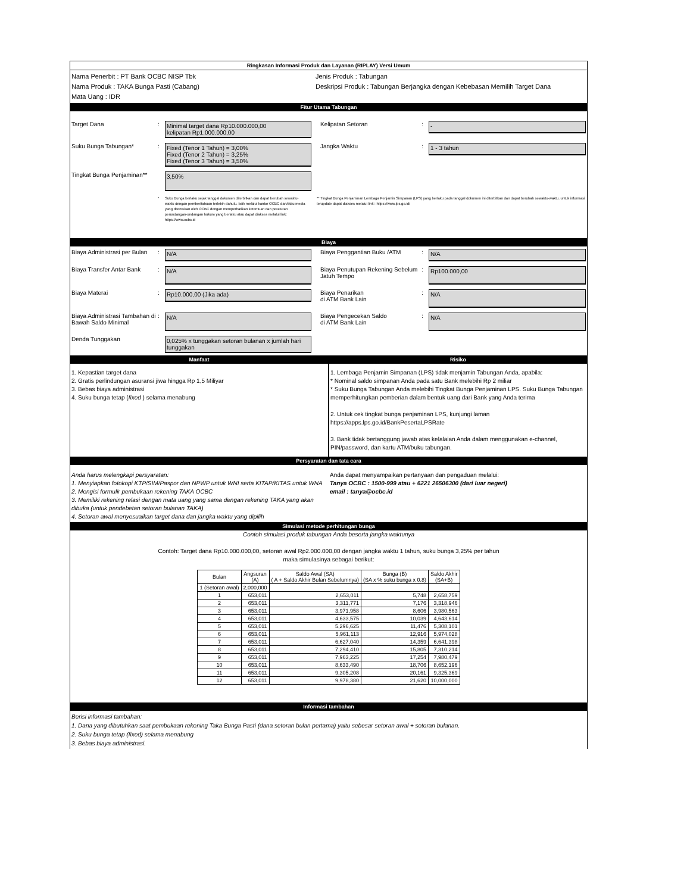Ringkasan Informasi Produk dan Layanan (RIPLAY) Versi Umum
Nama Penerbit : PT Bank OCBC NISP Tbk
Nama Produk : TAKA Bunga Pasti (Cabang)
Mata Uang : IDR
Jenis Produk : Tabungan
Deskripsi Produk : Tabungan Berjangka dengan Kebebasan Memilih Target Dana
Fitur Utama Tabungan
Target Dana : Minimal target dana Rp10.000.000,00
kelipatan Rp1.000.000,00
Kelipatan Setoran : -
Suku Bunga Tabungan* : Fixed (Tenor 1 Tahun) = 3,00%
Fixed (Tenor 2 Tahun) = 3,25%
Fixed (Tenor 3 Tahun) = 3,50%
Jangka Waktu : 1 - 3 tahun
Tingkat Bunga Penjaminan**
3,50%
* Suku Bunga berlaku sejak tanggal dokumen diterbitkan dan dapat berubah sewaktu-waktu dengan pemberitahuan terlebih dahulu. baik melalui kantor OCBC dan/atau media yang ditentukan oleh OCBC dengan memperhatikan ketentuan dan peraturan perundangan-undangan hukum yang berlaku atau dapat diakses melalui link: https://www.ocbc.id
** Tingkat Bunga Penjaminan Lembaga Penjamin Simpanan (LPS) yang berlaku pada tanggal dokumen ini diterbitkan dan dapat berubah sewaktu-waktu. untuk informasi terupdate dapat diakses melalui link : https://www.lps.go.id/
Biaya
Biaya Administrasi per Bulan
: N/A Biaya Penggantian Buku /ATM : N/A
Biaya Transfer Antar Bank
:
N/A
Biaya Penutupan Rekening Sebelum Jatuh Tempo
:
Rp100.000,00
Biaya Materai : Rp10.000,00 (Jika ada) Biaya Penarikan
di ATM Bank Lain
:
N/A
Biaya Administrasi Tambahan di Bawah Saldo Minimal
:
N/A
Biaya Pengecekan Saldo
di ATM Bank Lain
:
N/A
Denda Tunggakan 0,025% x tunggakan setoran bulanan x jumlah hari tunggakan
Manfaat
1. Kepastian target dana
2. Gratis perlindungan asuransi jiwa hingga Rp 1,5 Miliyar
3. Bebas biaya administrasi
4. Suku bunga tetap (fixed ) selama menabung
Risiko
1. Lembaga Penjamin Simpanan (LPS) tidak menjamin Tabungan Anda, apabila:
* Nominal saldo simpanan Anda pada satu Bank melebihi Rp 2 miliar
* Suku Bunga Tabungan Anda melebihi Tingkat Bunga Penjaminan LPS. Suku Bunga Tabungan memperhitungkan pemberian dalam bentuk uang dari Bank yang Anda terima
2. Untuk cek tingkat bunga penjaminan LPS, kunjungi laman https://apps.lps.go.id/BankPesertaLPSRate
3. Bank tidak bertanggung jawab atas kelalaian Anda dalam menggunakan e-channel, PIN/password, dan kartu ATM/buku tabungan.
Persyaratan dan tata cara
Anda harus melengkapi persyaratan:
1. Menyiapkan fotokopi KTP/SIM/Paspor dan NPWP untuk WNI serta KITAP/KITAS untuk WNA
2. Mengisi formulir pembukaan rekening TAKA OCBC
3. Memiliki rekening relasi dengan mata uang yang sama dengan rekening TAKA yang akan dibuka (untuk pendebetan setoran bulanan TAKA)
4. Setoran awal menyesuaikan target dana dan jangka waktu yang dipilih
Anda dapat menyampaikan pertanyaan dan pengaduan melalui:
Tanya OCBC : 1500-999 atau + 6221 26506300 (dari luar negeri)
email : tanya@ocbc.id
Simulasi metode perhitungan bunga
Contoh simulasi produk tabungan Anda beserta jangka waktunya
Contoh: Target dana Rp10.000.000,00, setoran awal Rp2.000.000,00 dengan jangka waktu 1 tahun, suku bunga 3,25% per tahun
maka simulasinya sebagai berikut:
| Bulan | Angsuran (A) | Saldo Awal (SA) ( A + Saldo Akhir Bulan Sebelumnya) | Bunga (B) (SA x % suku bunga x 0.8) | Saldo Akhir (SA+B) |
| --- | --- | --- | --- | --- |
| 1 (Setoran awal) | 2,000,000 | | | |
| 1 | 653,011 | 2,653,011 | 5,748 | 2,658,759 |
| 2 | 653,011 | 3,311,771 | 7,176 | 3,318,946 |
| 3 | 653,011 | 3,971,958 | 8,606 | 3,980,563 |
| 4 | 653,011 | 4,633,575 | 10,039 | 4,643,614 |
| 5 | 653,011 | 5,296,625 | 11,476 | 5,308,101 |
| 6 | 653,011 | 5,961,113 | 12,916 | 5,974,028 |
| 7 | 653,011 | 6,627,040 | 14,359 | 6,641,398 |
| 8 | 653,011 | 7,294,410 | 15,805 | 7,310,214 |
| 9 | 653,011 | 7,963,225 | 17,254 | 7,980,479 |
| 10 | 653,011 | 8,633,490 | 18,706 | 8,652,196 |
| 11 | 653,011 | 9,305,208 | 20,161 | 9,325,369 |
| 12 | 653,011 | 9,978,380 | 21,620 | 10,000,000 |
Informasi tambahan
Berisi informasi tambahan:
1. Dana yang dibutuhkan saat pembukaan rekening Taka Bunga Pasti (dana setoran bulan pertama) yaitu sebesar setoran awal + setoran bulanan.
2. Suku bunga tetap (fixed) selama menabung
3. Bebas biaya administrasi.